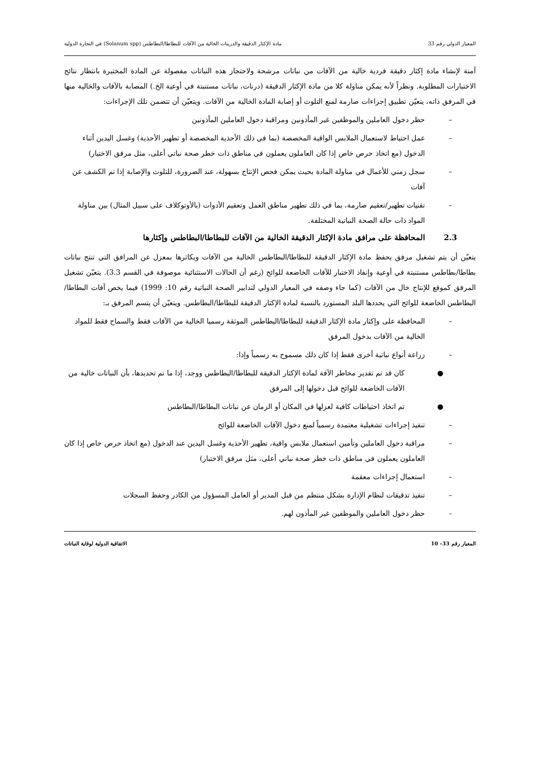المعيار الدولي رقم 33 مادة الإكثار الدقيقة والدرينات الخالية من الآفات للبطاطا/البطاطس (Solanum spp) في التجارة الدولية
آمنة لإنشاء مادة إكثار دقيقة فردية خالية من الآفات من نباتات مرشحة ولاحتجاز هذه النباتات مفصولة عن المادة المختبرة بانتظار نتائج الاختبارات المطلوبة. ونظراً لأنه يمكن مناولة كلا من مادة الإكثار الدقيقة (درنات، نباتات مستنبتة في أوعية الخ.) المصابة بالآفات والخالية منها في المرفق ذاته، يتعيّن تطبيق إجراءات صارمة لمنع التلوث أو إصابة المادة الخالية من الآفات. ويتعيّن أن تتضمن تلك الإجراءات:
– حظر دخول العاملين والموظفين غير المأذونين ومراقبة دخول العاملين المأذونين
– عمل احتياط لاستعمال الملابس الواقية المخصصة (بما في ذلك الأحذية المخصصة أو تطهير الأحذية) وغسل اليدين أثناء الدخول (مع اتخاذ حرص خاص إذا كان العاملون يعملون في مناطق ذات خطر صحة نباتي أعلى، مثل مرفق الاختبار)
– سجل زمني للأعمال في مناولة المادة بحيث يمكن فحص الإنتاج بسهولة، عند الضرورة، للتلوث والإصابة إذا تم الكشف عن آفات
– تقنيات تطهير/تعقيم صارمة، بما في ذلك تطهير مناطق العمل وتعقيم الأدوات (بالأوتوكلاف على سبيل المثال) بين مناولة المواد ذات حالة الصحة النباتية المختلفة.
2.3 المحافظة على مرافق مادة الإكثار الدقيقة الخالية من الآفات للبطاطا/البطاطس وإكثارها
يتعيّن أن يتم تشغيل مرفق يحفظ مادة الإكثار الدقيقة للبطاطا/البطاطس الخالية من الآفات ويكاثرها بمعزل عن المرافق التي تنتج نباتات بطاطا/بطاطس مستنبتة في أوعية وإنفاذ الاختبار للآفات الخاضعة للوائح (رغم أن الحالات الاستثنائية موصوفة في القسم 3.3). يتعيّن تشغيل المرفق كموقع للإنتاج خال من الآفات (كما جاء وصفه في المعيار الدولي لتدابير الصحة النباتية رقم 10: 1999) فيما يخص آفات البطاطا/البطاطس الخاضعة للوائح التي يحددها البلد المستورد بالنسبة لمادة الإكثار الدقيقة للبطاطا/البطاطس. ويتعيّن أن يتسم المرفق بـ:
– المحافظة على وإكثار مادة الإكثار الدقيقة للبطاطا/البطاطس الموثقة رسميا الخالية من الآفات فقط والسماح فقط للمواد الخالية من الآفات بدخول المرفق
– زراعة أنواع نباتية أخرى فقط إذا كان ذلك مسموح به رسمياً وإذا:
● كان قد تم تقدير مخاطر الآفة لمادة الإكثار الدقيقة للبطاطا/البطاطس ووجد، إذا ما تم تحديدها، بأن النباتات خالية من الآفات الخاضعة للوائح قبل دخولها إلى المرفق
● تم اتخاذ احتياطات كافية لعزلها في المكان أو الزمان عن نباتات البطاطا/البطاطس
– تنفيذ إجراءات تشغيلية معتمدة رسمياً لمنع دخول الآفات الخاضعة للوائح
– مراقبة دخول العاملين وتأمين استعمال ملابس واقية، تطهير الأحذية وغسل اليدين عند الدخول (مع اتخاذ حرص خاص إذا كان العاملون يعملون في مناطق ذات خطر صحة نباتي أعلى، مثل مرفق الاختبار)
– استعمال إجراءات معقمة
– تنفيذ تدقيقات لنظام الإدارة بشكل منتظم من قبل المدير أو العامل المسؤول من الكادر وحفظ السجلات
- حظر دخول العاملين والموظفين غير المأذون لهم.
المعيار رقم 33– 10 الاتفاقية الدولية لوقاية النباتات